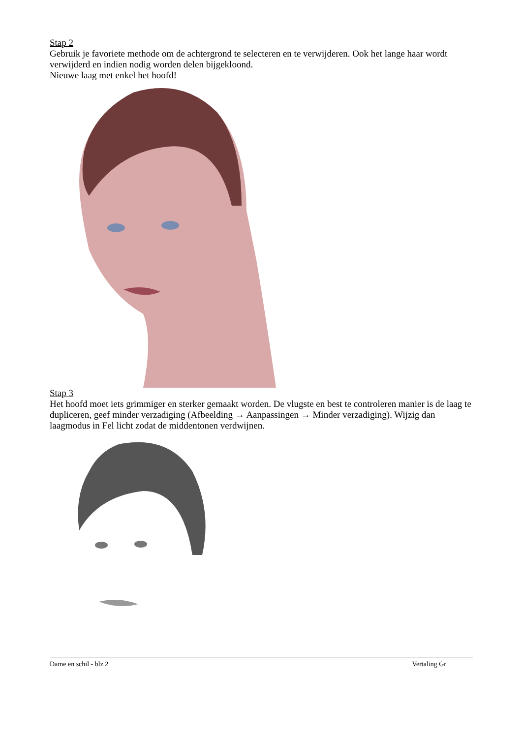Stap 2
Gebruik je favoriete methode om de achtergrond te selecteren en te verwijderen. Ook het lange haar wordt verwijderd en indien nodig worden delen bijgekloond.
Nieuwe laag met enkel het hoofd!
Stap 3
Het hoofd moet iets grimmiger en sterker gemaakt worden. De vlugste en best te controleren manier is de laag te dupliceren, geef minder verzadiging (Afbeelding → Aanpassingen → Minder verzadiging). Wijzig dan laagmodus in Fel licht zodat de middentonen verdwijnen.
Dame en schil - blz 2 Vertaling Gr